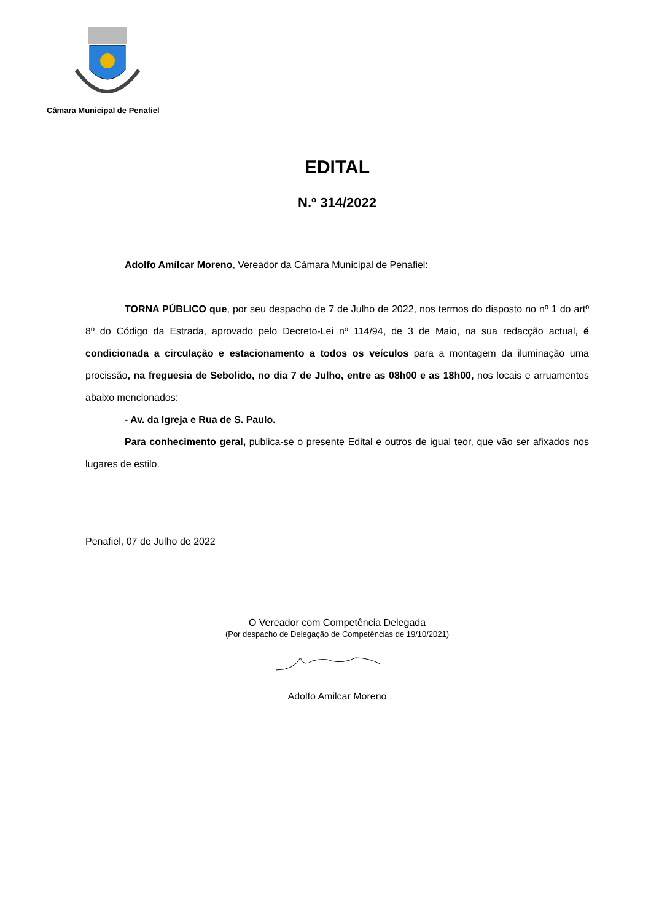Câmara Municipal de Penafiel
EDITAL
N.º 314/2022
Adolfo Amílcar Moreno, Vereador da Câmara Municipal de Penafiel:
TORNA PÚBLICO que, por seu despacho de 7 de Julho de 2022, nos termos do disposto no nº 1 do artº 8º do Código da Estrada, aprovado pelo Decreto-Lei nº 114/94, de 3 de Maio, na sua redacção actual, é condicionada a circulação e estacionamento a todos os veículos para a montagem da iluminação uma procissão, na freguesia de Sebolido, no dia 7 de Julho, entre as 08h00 e as 18h00, nos locais e arruamentos abaixo mencionados:
- Av. da Igreja e Rua de S. Paulo.
Para conhecimento geral, publica-se o presente Edital e outros de igual teor, que vão ser afixados nos lugares de estilo.
Penafiel, 07 de Julho de 2022
O Vereador com Competência Delegada
(Por despacho de Delegação de Competências de 19/10/2021)
Adolfo Amilcar Moreno